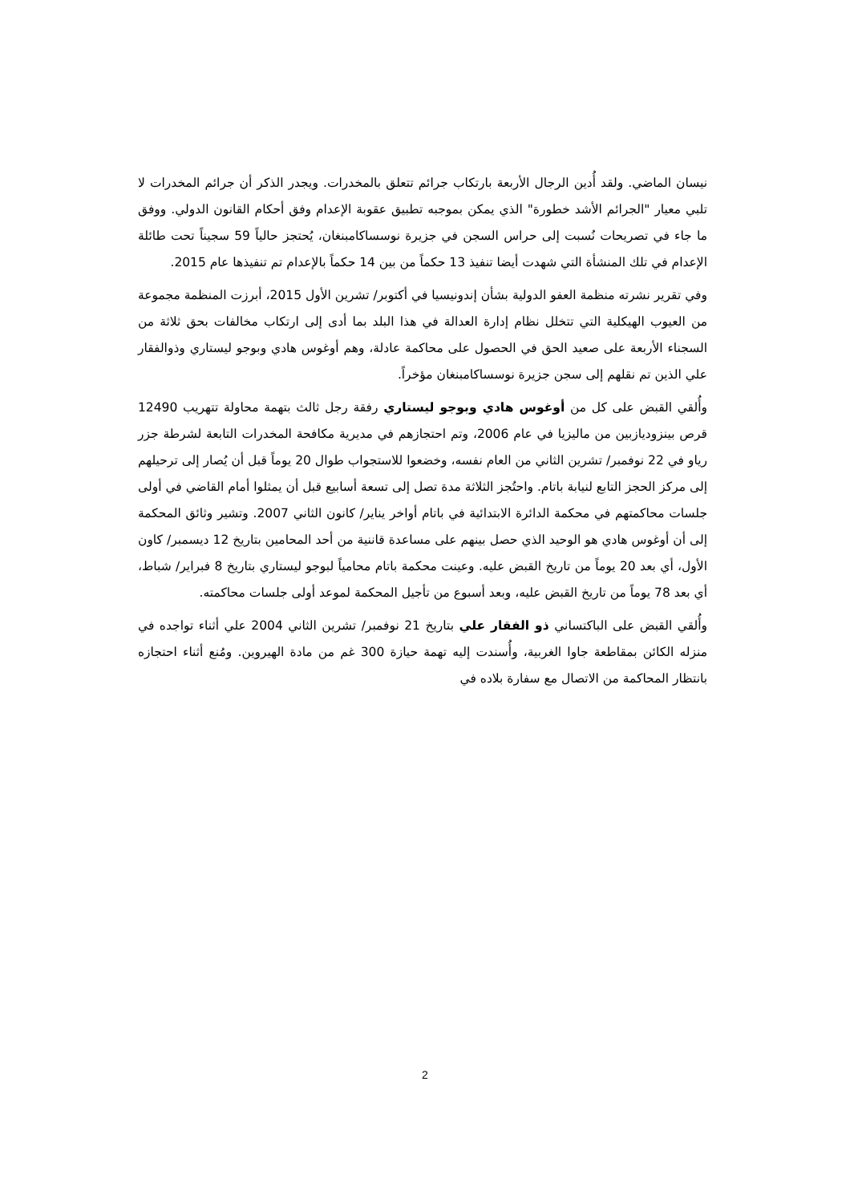نيسان الماضي. ولقد أُدين الرجال الأربعة بارتكاب جرائم تتعلق بالمخدرات. ويجدر الذكر أن جرائم المخدرات لا تلبي معيار "الجرائم الأشد خطورة" الذي يمكن بموجبه تطبيق عقوبة الإعدام وفق أحكام القانون الدولي. ووفق ما جاء في تصريحات نُسبت إلى حراس السجن في جزيرة نوسساكامبنغان، يُحتجز حالياً 59 سجيناً تحت طائلة الإعدام في تلك المنشأة التي شهدت أيضا تنفيذ 13 حكماً من بين 14 حكماً بالإعدام تم تنفيذها عام 2015.
وفي تقرير نشرته منظمة العفو الدولية بشأن إندونيسيا في أكتوبر/ تشرين الأول 2015، أبرزت المنظمة مجموعة من العيوب الهيكلية التي تتخلل نظام إدارة العدالة في هذا البلد بما أدى إلى ارتكاب مخالفات بحق ثلاثة من السجناء الأربعة على صعيد الحق في الحصول على محاكمة عادلة، وهم أوغوس هادي وبوجو ليستاري وذوالفقار علي الذين تم نقلهم إلى سجن جزيرة نوسساكامبنغان مؤخراً.
وأُلقي القبض على كل من أوغوس هادي وبوجو ليستاري رفقة رجل ثالث بتهمة محاولة تتهريب 12490 قرص بينزوديازبين من ماليزيا في عام 2006، وتم احتجازهم في مديرية مكافحة المخدرات التابعة لشرطة جزر رياو في 22 نوفمبر/ تشرين الثاني من العام نفسه، وخضعوا للاستجواب طوال 20 يوماً قبل أن يُصار إلى ترحيلهم إلى مركز الحجز التابع لنيابة باتام. واحتُجز الثلاثة مدة تصل إلى تسعة أسابيع قبل أن يمثلوا أمام القاضي في أولى جلسات محاكمتهم في محكمة الدائرة الابتدائية في باتام أواخر يناير/ كانون الثاني 2007. وتشير وثائق المحكمة إلى أن أوغوس هادي هو الوحيد الذي حصل بينهم على مساعدة قاننية من أحد المحامين بتاريخ 12 ديسمبر/ كاون الأول، أي بعد 20 يوماً من تاريخ القبض عليه. وعينت محكمة باتام محامياً لبوجو ليستاري بتاريخ 8 فبراير/ شباط، أي بعد 78 يوماً من تاريخ القبض عليه، وبعد أسبوع من تأجيل المحكمة لموعد أولى جلسات محاكمته.
وأُلقي القبض على الباكتساني ذو الفقار علي بتاريخ 21 نوفمبر/ تشرين الثاني 2004 علي أثناء تواجده في منزله الكائن بمقاطعة جاوا الغربية، وأُسندت إليه تهمة حيازة 300 غم من مادة الهيروين. ومُنع أثناء احتجازه بانتظار المحاكمة من الاتصال مع سفارة بلاده في
2